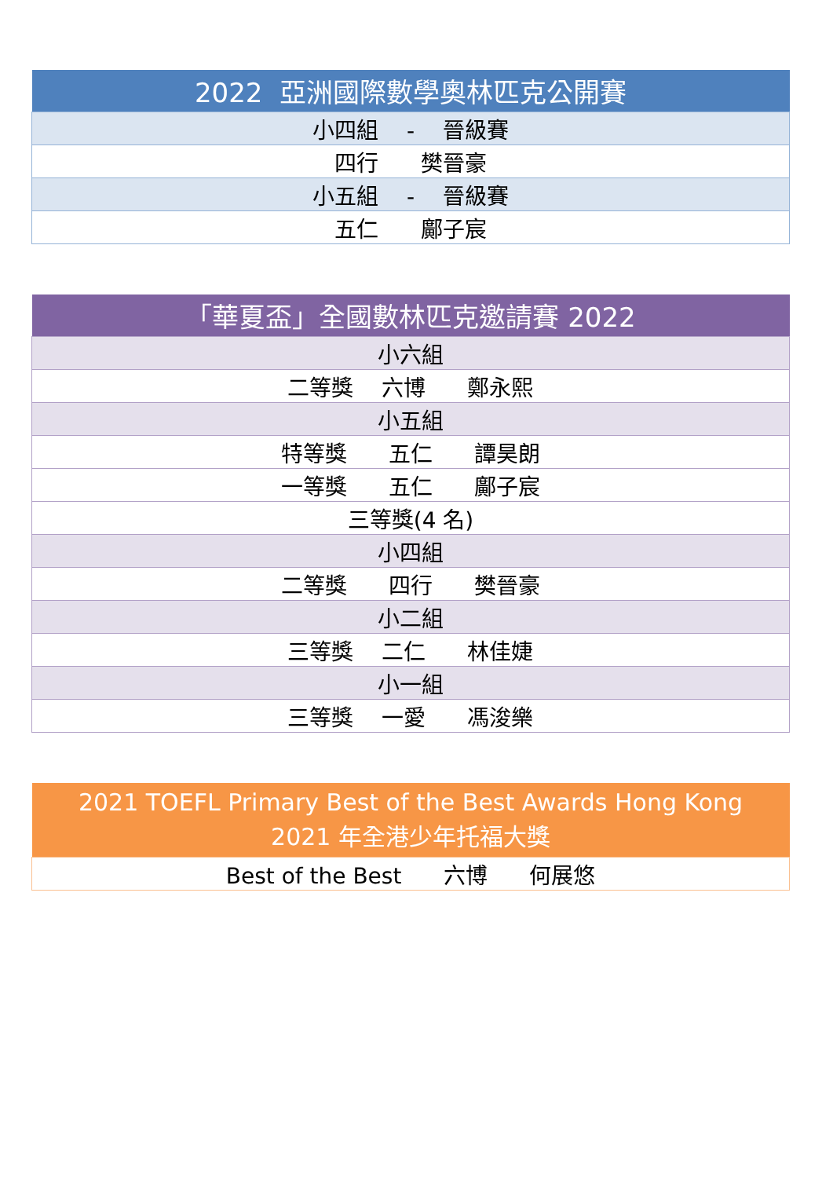| 2022 亞洲國際數學奧林匹克公開賽 |
| --- |
| 小四組 - 晉級賽 |
| 四行 樊晉豪 |
| 小五組 - 晉級賽 |
| 五仁 鄺子宸 |
| 「華夏盃」全國數林匹克邀請賽 2022 |
| --- |
| 小六組 |
| 二等獎 六博 鄭永熙 |
| 小五組 |
| 特等獎 五仁 譚昊朗 |
| 一等獎 五仁 鄺子宸 |
| 三等獎(4 名) |
| 小四組 |
| 二等獎 四行 樊晉豪 |
| 小二組 |
| 三等獎 二仁 林佳婕 |
| 小一組 |
| 三等獎 一愛 馮浚樂 |
| 2021 TOEFL Primary Best of the Best Awards Hong Kong 2021 年全港少年托福大獎 |
| --- |
| Best of the Best 六博 何展悠 |